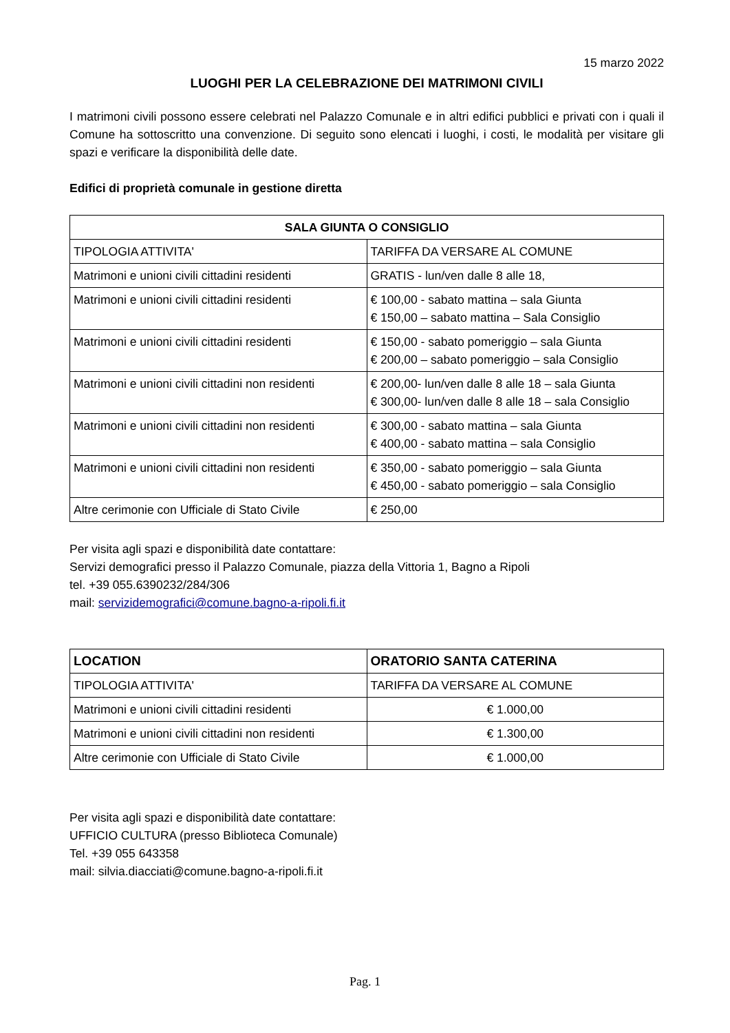15 marzo 2022
LUOGHI PER LA CELEBRAZIONE DEI MATRIMONI CIVILI
I matrimoni civili possono essere celebrati nel Palazzo Comunale e in altri edifici pubblici e privati con i quali il Comune ha sottoscritto una convenzione. Di seguito sono elencati i luoghi, i costi, le modalità per visitare gli spazi e verificare la disponibilità delle date.
Edifici di proprietà comunale in gestione diretta
| SALA GIUNTA O CONSIGLIO | |
| --- | --- |
| TIPOLOGIA ATTIVITA' | TARIFFA DA VERSARE AL COMUNE |
| Matrimoni e unioni civili cittadini residenti | GRATIS - lun/ven dalle 8 alle 18, |
| Matrimoni e unioni civili cittadini residenti | € 100,00 - sabato mattina – sala Giunta € 150,00 – sabato mattina – Sala Consiglio |
| Matrimoni e unioni civili cittadini residenti | € 150,00 - sabato pomeriggio – sala Giunta € 200,00 – sabato pomeriggio – sala Consiglio |
| Matrimoni e unioni civili cittadini non residenti | € 200,00- lun/ven dalle 8 alle 18 – sala Giunta € 300,00- lun/ven dalle 8 alle 18 – sala Consiglio |
| Matrimoni e unioni civili cittadini non residenti | € 300,00 - sabato mattina – sala Giunta € 400,00 - sabato mattina – sala Consiglio |
| Matrimoni e unioni civili cittadini non residenti | € 350,00 - sabato pomeriggio – sala Giunta € 450,00 - sabato pomeriggio – sala Consiglio |
| Altre cerimonie con Ufficiale di Stato Civile | € 250,00 |
Per visita agli spazi e disponibilità date contattare:
Servizi demografici presso il Palazzo Comunale, piazza della Vittoria 1, Bagno a Ripoli
tel. +39 055.6390232/284/306
mail: servizidemografici@comune.bagno-a-ripoli.fi.it
| LOCATION | ORATORIO SANTA CATERINA |
| --- | --- |
| TIPOLOGIA ATTIVITA' | TARIFFA DA VERSARE AL COMUNE |
| Matrimoni e unioni civili cittadini residenti | € 1.000,00 |
| Matrimoni e unioni civili cittadini non residenti | € 1.300,00 |
| Altre cerimonie con Ufficiale di Stato Civile | € 1.000,00 |
Per visita agli spazi e disponibilità date contattare:
UFFICIO CULTURA (presso Biblioteca Comunale)
Tel. +39 055 643358
mail: silvia.diacciati@comune.bagno-a-ripoli.fi.it
Pag. 1